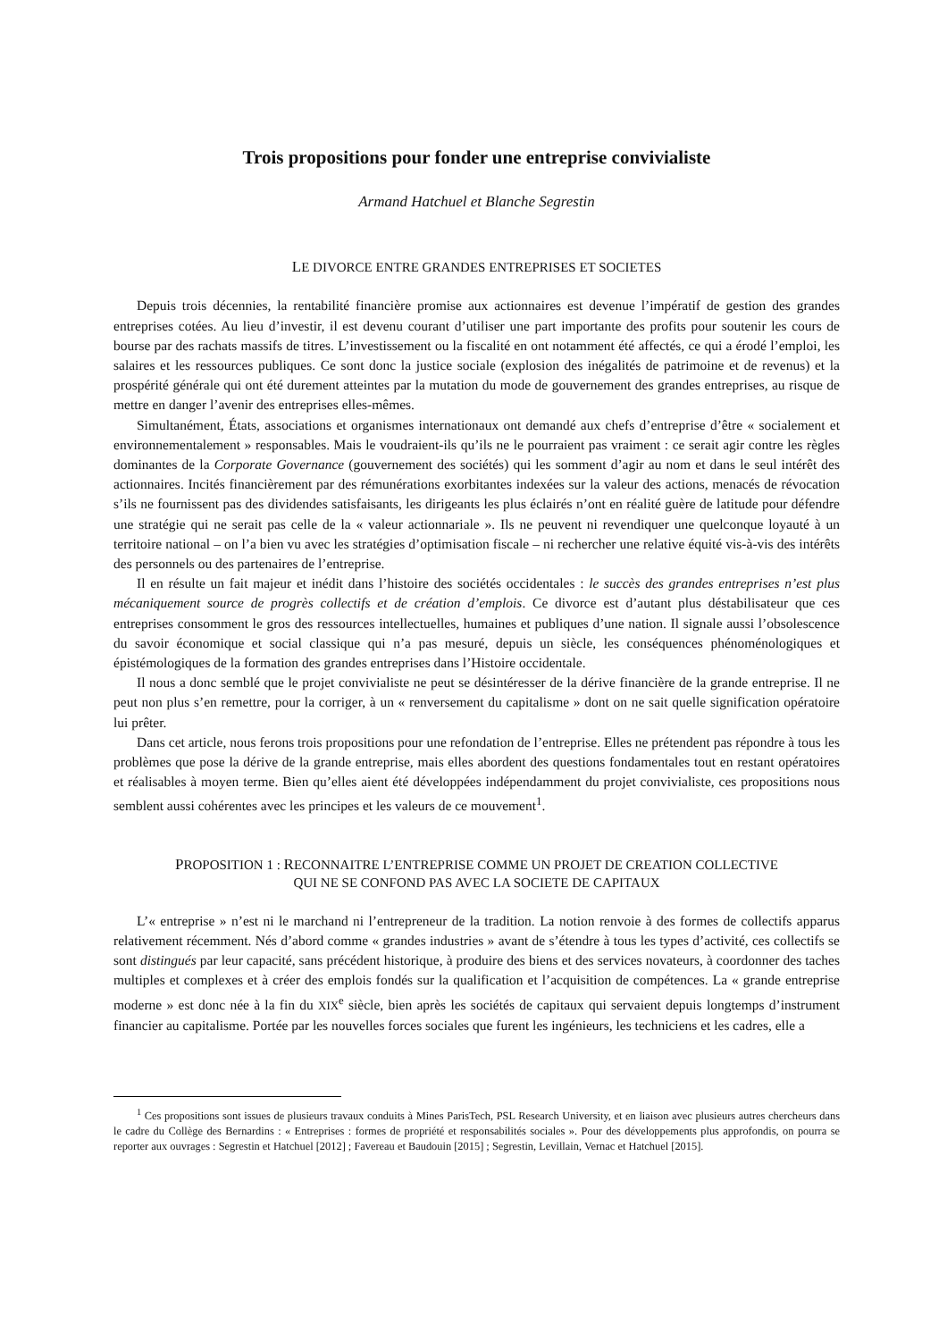Trois propositions pour fonder une entreprise convivialiste
Armand Hatchuel et Blanche Segrestin
LE DIVORCE ENTRE GRANDES ENTREPRISES ET SOCIETES
Depuis trois décennies, la rentabilité financière promise aux actionnaires est devenue l’impératif de gestion des grandes entreprises cotées. Au lieu d’investir, il est devenu courant d’utiliser une part importante des profits pour soutenir les cours de bourse par des rachats massifs de titres. L’investissement ou la fiscalité en ont notamment été affectés, ce qui a érodé l’emploi, les salaires et les ressources publiques. Ce sont donc la justice sociale (explosion des inégalités de patrimoine et de revenus) et la prospérité générale qui ont été durement atteintes par la mutation du mode de gouvernement des grandes entreprises, au risque de mettre en danger l’avenir des entreprises elles-mêmes.
Simultanément, États, associations et organismes internationaux ont demandé aux chefs d’entreprise d’être « socialement et environnementalement » responsables. Mais le voudraient-ils qu’ils ne le pourraient pas vraiment : ce serait agir contre les règles dominantes de la Corporate Governance (gouvernement des sociétés) qui les somment d’agir au nom et dans le seul intérêt des actionnaires. Incités financièrement par des rémunérations exorbitantes indexées sur la valeur des actions, menacés de révocation s’ils ne fournissent pas des dividendes satisfaisants, les dirigeants les plus éclairés n’ont en réalité guère de latitude pour défendre une stratégie qui ne serait pas celle de la « valeur actionnariale ». Ils ne peuvent ni revendiquer une quelconque loyauté à un territoire national – on l’a bien vu avec les stratégies d’optimisation fiscale – ni rechercher une relative équité vis-à-vis des intérêts des personnels ou des partenaires de l’entreprise.
Il en résulte un fait majeur et inédit dans l’histoire des sociétés occidentales : le succès des grandes entreprises n’est plus mécaniquement source de progrès collectifs et de création d’emplois. Ce divorce est d’autant plus déstabilisateur que ces entreprises consomment le gros des ressources intellectuelles, humaines et publiques d’une nation. Il signale aussi l’obsolescence du savoir économique et social classique qui n’a pas mesuré, depuis un siècle, les conséquences phénoménologiques et épistémologiques de la formation des grandes entreprises dans l’Histoire occidentale.
Il nous a donc semblé que le projet convivialiste ne peut se désintéresser de la dérive financière de la grande entreprise. Il ne peut non plus s’en remettre, pour la corriger, à un « renversement du capitalisme » dont on ne sait quelle signification opératoire lui prêter.
Dans cet article, nous ferons trois propositions pour une refondation de l’entreprise. Elles ne prétendent pas répondre à tous les problèmes que pose la dérive de la grande entreprise, mais elles abordent des questions fondamentales tout en restant opératoires et réalisables à moyen terme. Bien qu’elles aient été développées indépendamment du projet convivialiste, ces propositions nous semblent aussi cohérentes avec les principes et les valeurs de ce mouvement<sup>1</sup>.
PROPOSITION 1 : RECONNAITRE L’ENTREPRISE COMME UN PROJET DE CREATION COLLECTIVE
QUI NE SE CONFOND PAS AVEC LA SOCIETE DE CAPITAUX
L’« entreprise » n’est ni le marchand ni l’entrepreneur de la tradition. La notion renvoie à des formes de collectifs apparus relativement récemment. Nés d’abord comme « grandes industries » avant de s’étendre à tous les types d’activité, ces collectifs se sont distingués par leur capacité, sans précédent historique, à produire des biens et des services novateurs, à coordonner des taches multiples et complexes et à créer des emplois fondés sur la qualification et l’acquisition de compétences. La « grande entreprise moderne » est donc née à la fin du XIX<sup>e</sup> siècle, bien après les sociétés de capitaux qui servaient depuis longtemps d’instrument financier au capitalisme. Portée par les nouvelles forces sociales que furent les ingénieurs, les techniciens et les cadres, elle a
<sup>1</sup> Ces propositions sont issues de plusieurs travaux conduits à Mines ParisTech, PSL Research University, et en liaison avec plusieurs autres chercheurs dans le cadre du Collège des Bernardins : « Entreprises : formes de propriété et responsabilités sociales ». Pour des développements plus approfondis, on pourra se reporter aux ouvrages : Segrestin et Hatchuel [2012] ; Favereau et Baudouin [2015] ; Segrestin, Levillain, Vernac et Hatchuel [2015].